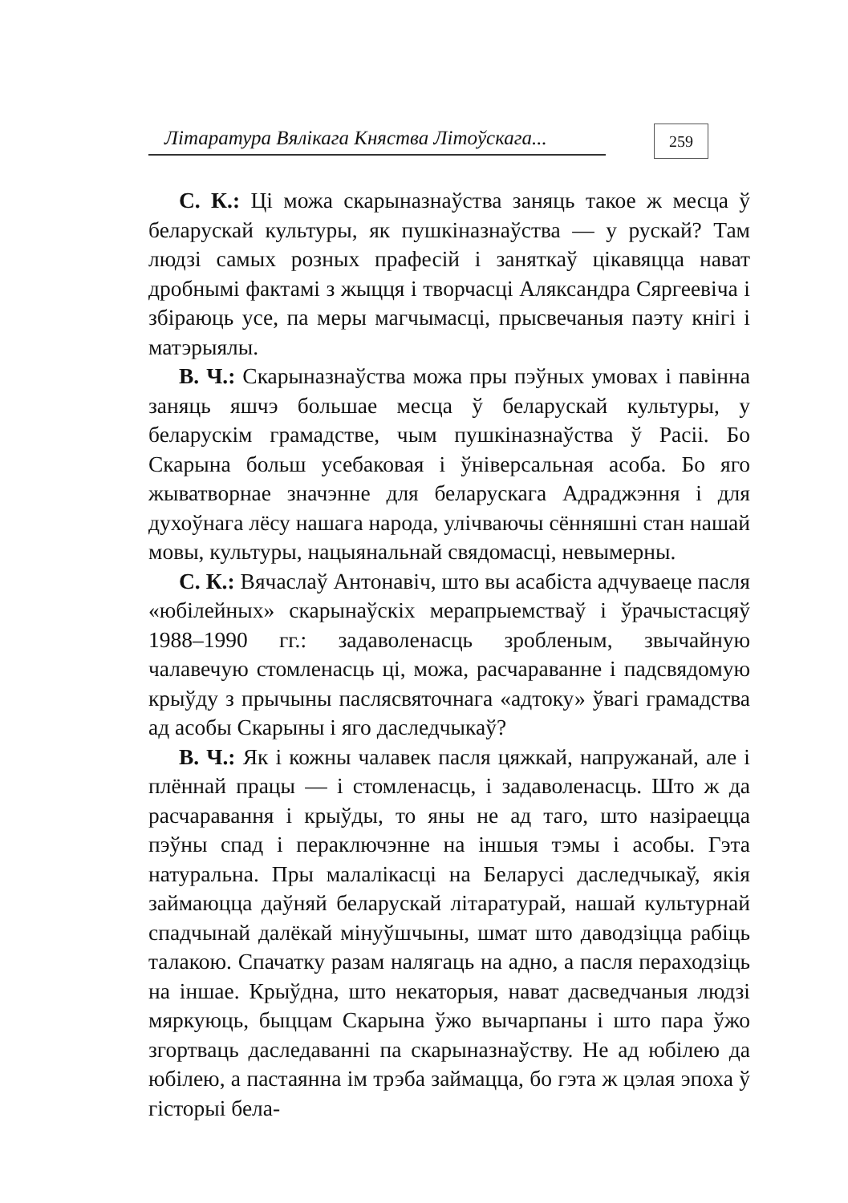Літаратура Вялікага Княства Літоўскага...
259
С. К.: Ці можа скарыназнаўства заняць такое ж месца ў беларускай культуры, як пушкіназнаўства — у рускай? Там людзі самых розных прафесій і заняткаў цікавяцца нават дробнымі фактамі з жыцця і творчасці Аляксандра Сяргеевіча і збіраюць усе, па меры магчымасці, прысвечаныя паэту кнігі і матэрыялы.
В. Ч.: Скарыназнаўства можа пры пэўных умовах і павінна заняць яшчэ большае месца ў беларускай культуры, у беларускім грамадстве, чым пушкіназнаўства ў Расіі. Бо Скарына больш усебаковая і ўніверсальная асоба. Бо яго жыватворнае значэнне для беларускага Адраджэння і для духоўнага лёсу нашага народа, улічваючы сённяшні стан нашай мовы, культуры, нацыянальнай свядомасці, невымерны.
С. К.: Вячаслаў Антонавіч, што вы асабіста адчуваеце пасля «юбілейных» скарынаўскіх мерапрыемстваў і ўрачыстасцяў 1988–1990 гг.: задаволенасць зробленым, звычайную чалавечую стомленасць ці, можа, расчараванне і падсвядомую крыўду з прычыны паслясвяточнага «адтоку» ўвагі грамадства ад асобы Скарыны і яго даследчыкаў?
В. Ч.: Як і кожны чалавек пасля цяжкай, напружанай, але і плённай працы — і стомленасць, і задаволенасць. Што ж да расчаравання і крыўды, то яны не ад таго, што назіраецца пэўны спад і пераключэнне на іншыя тэмы і асобы. Гэта натуральна. Пры малалікасці на Беларусі даследчыкаў, якія займаюцца даўняй беларускай літаратурай, нашай культурнай спадчынай далёкай мінуўшчыны, шмат што даводзіцца рабіць талакою. Спачатку разам налягаць на адно, а пасля пераходзіць на іншае. Крыўдна, што некаторыя, нават дасведчаныя людзі мяркуюць, быццам Скарына ўжо вычарпаны і што пара ўжо згортваць даследаванні па скарыназнаўству. Не ад юбілею да юбілею, а пастаянна ім трэба займацца, бо гэта ж цэлая эпоха ў гісторыі бела-